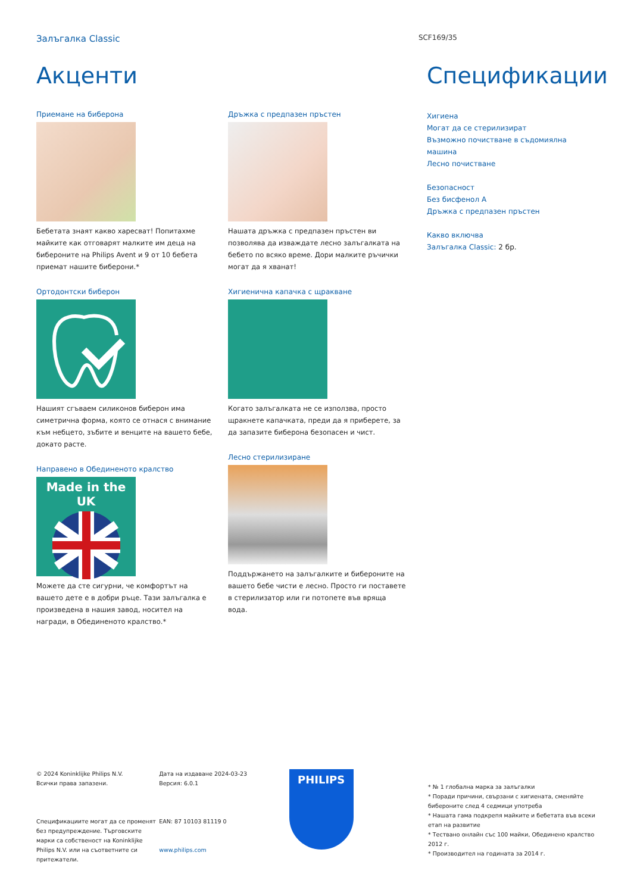Залъгалка Classic SCF169/35
Акценти
Приемане на биберона
Бебетата знаят какво харесват! Попитахме майките как отговарят малките им деца на бибероните на Philips Avent и 9 от 10 бебета приемат нашите биберони.*
Ортодонтски биберон
Нашият сгъваем силиконов биберон има симетрична форма, която се отнася с внимание към небцето, зъбите и венците на вашето бебе, докато расте.
Направено в Обединеното кралство
Made in the UK
Можете да сте сигурни, че комфортът на вашето дете е в добри ръце. Тази залъгалка е произведена в нашия завод, носител на награди, в Обединеното кралство.*
Дръжка с предпазен пръстен
Нашата дръжка с предпазен пръстен ви позволява да изваждате лесно залъгалката на бебето по всяко време. Дори малките ръчички могат да я хванат!
Хигиенична капачка с щракване
Когато залъгалката не се използва, просто щракнете капачката, преди да я приберете, за да запазите биберона безопасен и чист.
Лесно стерилизиране
Поддържането на залъгалките и бибероните на вашето бебе чисти е лесно. Просто ги поставете в стерилизатор или ги потопете във вряща вода.
Спецификации
Хигиена
Могат да се стерилизират
Възможно почистване в съдомиялна машина
Лесно почистване
Безопасност
Без бисфенол А
Дръжка с предпазен пръстен
Какво включва
Залъгалка Classic: 2 бр.
© 2024 Koninklijke Philips N.V.
Всички права запазени.
Спецификациите могат да се променят без предупреждение. Търговските марки са собственост на Koninklijke Philips N.V. или на съответните си притежатели.
Дата на издаване 2024-03-23
Версия: 6.0.1
EAN: 87 10103 81119 0
www.philips.com
PHILIPS
* № 1 глобална марка за залъгалки
* Поради причини, свързани с хигиената, сменяйте бибероните след 4 седмици употреба
* Нашата гама подкрепя майките и бебетата във всеки етап на развитие
* Тествано онлайн със 100 майки, Обединено кралство 2012 г.
* Производител на годината за 2014 г.